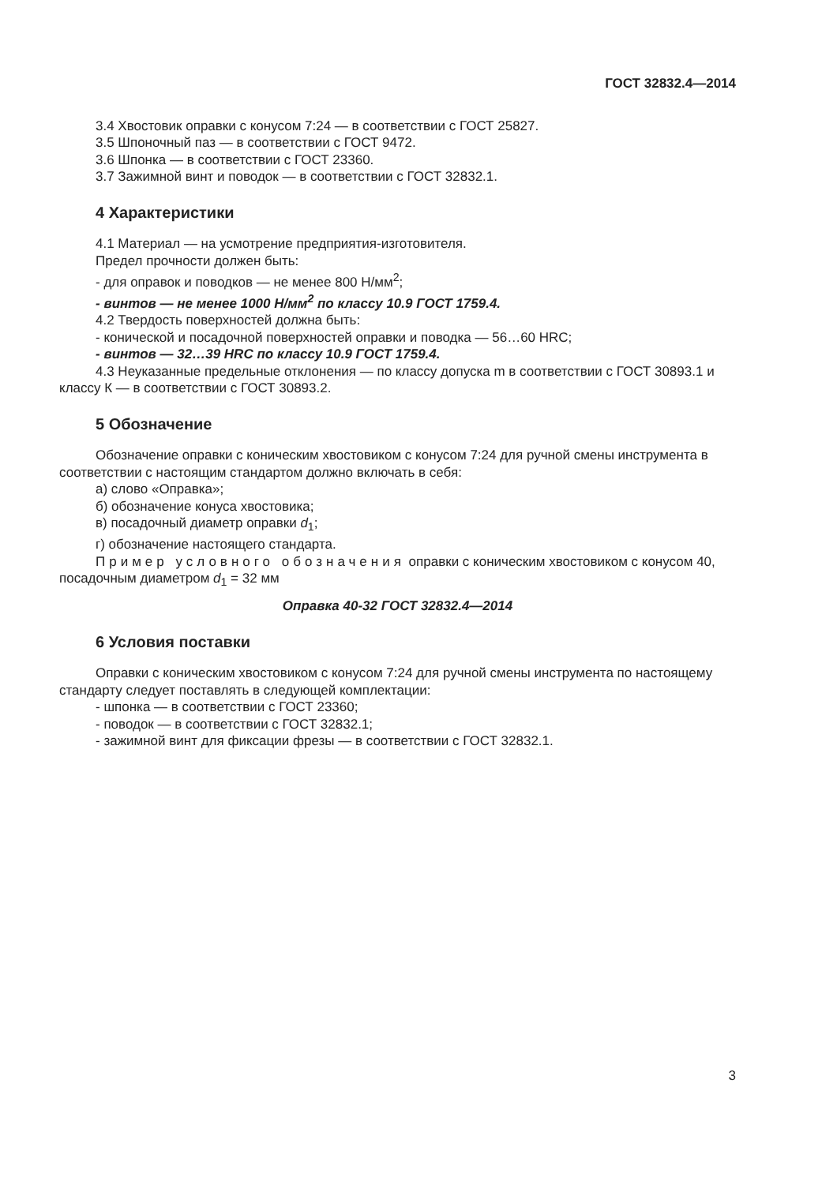ГОСТ 32832.4—2014
3.4 Хвостовик оправки с конусом 7:24 — в соответствии с ГОСТ 25827.
3.5 Шпоночный паз — в соответствии с ГОСТ 9472.
3.6 Шпонка — в соответствии с ГОСТ 23360.
3.7 Зажимной винт и поводок — в соответствии с ГОСТ 32832.1.
4 Характеристики
4.1 Материал — на усмотрение предприятия-изготовителя.
Предел прочности должен быть:
- для оправок и поводков — не менее 800 Н/мм<sup>2</sup>;
- винтов — не менее 1000 Н/мм<sup>2</sup> по классу 10.9 ГОСТ 1759.4.
4.2 Твердость поверхностей должна быть:
- конической и посадочной поверхностей оправки и поводка — 56…60 HRC;
- винтов — 32…39 HRC по классу 10.9 ГОСТ 1759.4.
4.3 Неуказанные предельные отклонения — по классу допуска m в соответствии с ГОСТ 30893.1 и классу К — в соответствии с ГОСТ 30893.2.
5 Обозначение
Обозначение оправки с коническим хвостовиком с конусом 7:24 для ручной смены инструмента в соответствии с настоящим стандартом должно включать в себя:
а) слово «Оправка»;
б) обозначение конуса хвостовика;
в) посадочный диаметр оправки d<sub>1</sub>;
г) обозначение настоящего стандарта.
Пример условного обозначения оправки с коническим хвостовиком с конусом 40, посадочным диаметром d<sub>1</sub> = 32 мм
Оправка 40-32 ГОСТ 32832.4—2014
6 Условия поставки
Оправки с коническим хвостовиком с конусом 7:24 для ручной смены инструмента по настоящему стандарту следует поставлять в следующей комплектации:
- шпонка — в соответствии с ГОСТ 23360;
- поводок — в соответствии с ГОСТ 32832.1;
- зажимной винт для фиксации фрезы — в соответствии с ГОСТ 32832.1.
3